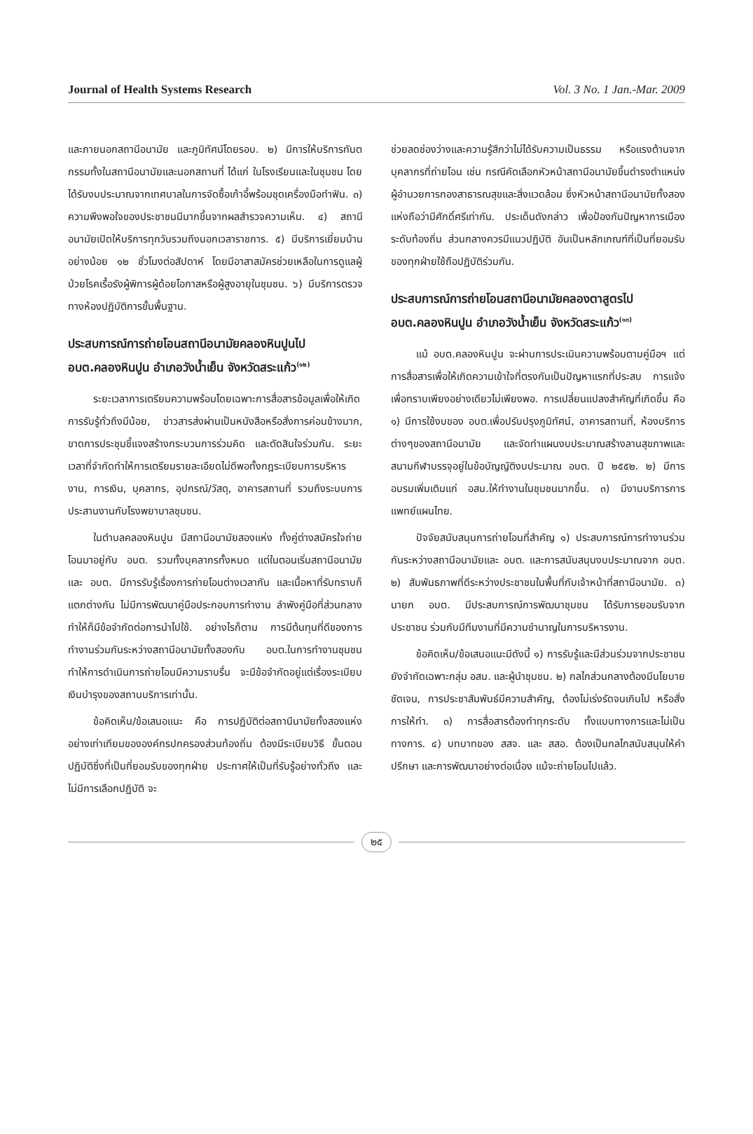Journal of Health Systems Research Vol. 3 No. 1 Jan.-Mar. 2009
และภายนอกสถานีอนามัย และภูมิทัศน์โดยรอบ. ๒) มีการให้บริการทันตกรรมทั้งในสถานีอนามัยและนอกสถานที่ ได้แก่ ในโรงเรียนและในชุมชน โดยได้รับงบประมาณจากเทศบาลในการจัดซื้อเก้าอี้พร้อมชุดเครื่องมือทำฟัน. ๓) ความพึงพอใจของประชาชนมีมากขึ้นจากผลสำรวจความเห็น. ๔) สถานีอนามัยเปิดให้บริการทุกวันรวมถึงนอกเวลาราชการ. ๕) มีบริการเยี่ยมบ้านอย่างน้อย ๑๒ ชั่วโมงต่อสัปดาห์ โดยมีอาสาสมัครช่วยเหลือในการดูแลผู้ป่วยโรคเรื้อรังผู้พิการผู้ด้อยโอกาสหรือผู้สูงอายุในชุมชน. ๖) มีบริการตรวจทางห้องปฏิบัติการขั้นพื้นฐาน.
ประสบการณ์การถ่ายโอนสถานีอนามัยคลองหินปูนไป อบต.คลองหินปูน อำเภอวังน้ำเย็น จังหวัดสระแก้ว<sup>(๑๒)</sup>
ระยะเวลาการเตรียมความพร้อมโดยเฉพาะการสื่อสารข้อมูลเพื่อให้เกิดการรับรู้ทั่วถึงมีน้อย, ข่าวสารส่งผ่านเป็นหนังสือหรือสั่งการค่อนข้างมาก, ขาดการประชุมชี้แจงสร้างกระบวนการร่วมคิด และตัดสินใจร่วมกัน. ระยะเวลาที่จำกัดทำให้การเตรียมรายละเอียดไม่ดีพอทั้งกฎระเบียบการบริหารงาน, การเงิน, บุคลากร, อุปกรณ์/วัสดุ, อาคารสถานที่ รวมถึงระบบการประสานงานกับโรงพยาบาลชุมชน.
ในตำบลคลองหินปูน มีสถานีอนามัยสองแห่ง ทั้งคู่ต่างสมัครใจถ่ายโอนมาอยู่กับ อบต. รวมทั้งบุคลากรทั้งหมด แต่ในตอนเริ่มสถานีอนามัย และ อบต. มีการรับรู้เรื่องการถ่ายโอนต่างเวลากัน และเนื้อหาที่รับทราบก็แตกต่างกัน ไม่มีการพัฒนาคู่มือประกอบการทำงาน ลำพังคู่มือที่ส่วนกลางทำให้ก็มีข้อจำกัดต่อการนำไปใช้. อย่างไรก็ตาม การมีต้นทุนที่ดีของการทำงานร่วมกันระหว่างสถานีอนามัยทั้งสองกับ อบต.ในการทำงานชุมชน ทำให้การดำเนินการถ่ายโอนมีความราบรื่น จะมีข้อจำกัดอยู่แต่เรื่องระเบียบเงินบำรุงของสถานบริการเท่านั้น.
ข้อคิดเห็น/ข้อเสนอแนะ คือ การปฏิบัติต่อสถานีนามัยทั้งสองแห่งอย่างเท่าเทียมขององค์กรปกครองส่วนท้องถิ่น ต้องมีระเบียบวิธี ขั้นตอนปฏิบัติซึ่งที่เป็นที่ยอมรับของทุกฝ่าย ประกาศให้เป็นที่รับรู้อย่างทั่วถึง และไม่มีการเลือกปฏิบัติ จะ
ช่วยลดช่องว่างและความรู้สึกว่าไม่ได้รับความเป็นธรรม หรือแรงต้านจากบุคลากรที่ถ่ายโอน เช่น กรณีคัดเลือกหัวหน้าสถานีอนามัยขึ้นดำรงตำแหน่งผู้อำนวยการกองสาธารณสุขและสิ่งแวดล้อม ซึ่งหัวหน้าสถานีอนามัยทั้งสองแห่งถือว่ามีศักดิ์ศรีเท่ากัน. ประเด็นดังกล่าว เพื่อป้องกันปัญหาการเมืองระดับท้องถิ่น ส่วนกลางควรมีแนวปฏิบัติ อันเป็นหลักเกณฑ์ที่เป็นที่ยอมรับของทุกฝ่ายใช้ถือปฏิบัติร่วมกัน.
ประสบการณ์การถ่ายโอนสถานีอนามัยคลองตาสูตรไป อบต.คลองหินปูน อำเภอวังน้ำเย็น จังหวัดสระแก้ว<sup>(๑๓)</sup>
แม้ อบต.คลองหินปูน จะผ่านการประเมินความพร้อมตามคู่มือฯ แต่การสื่อสารเพื่อให้เกิดความเข้าใจที่ตรงกันเป็นปัญหาแรกที่ประสบ การแจ้งเพื่อทราบเพียงอย่างเดียวไม่เพียงพอ. การเปลี่ยนแปลงสำคัญที่เกิดขึ้น คือ ๑) มีการใช้งบของ อบต.เพื่อปรับปรุงภูมิทัศน์, อาคารสถานที่, ห้องบริการต่างๆของสถานีอนามัย และจัดทำแผนงบประมาณสร้างลานสุขภาพและสนามกีฬาบรรจุอยู่ในข้อบัญญัติงบประมาณ อบต. ปี ๒๕๕๒. ๒) มีการอบรมเพิ่มเติมแก่ อสม.ให้ทำงานในชุมชนมากขึ้น. ๓) มีงานบริการการแพทย์แผนไทย.
ปัจจัยสนับสนุนการถ่ายโอนที่สำคัญ ๑) ประสบการณ์การทำงานร่วมกันระหว่างสถานีอนามัยและ อบต. และการสนับสนุนงบประมาณจาก อบต. ๒) สัมพันธภาพที่ดีระหว่างประชาชนในพื้นที่กับเจ้าหน้าที่สถานีอนามัย. ๓) นายก อบต. มีประสบการณ์การพัฒนาชุมชน ได้รับการยอมรับจากประชาชน ร่วมกับมีทีมงานที่มีความชำนาญในการบริหารงาน.
ข้อคิดเห็น/ข้อเสนอแนะมีดังนี้ ๑) การรับรู้และมีส่วนร่วมจากประชาชนยังจำกัดเฉพาะกลุ่ม อสม. และผู้นำชุมชน. ๒) กลไกส่วนกลางต้องมีนโยบายชัดเจน, การประชาสัมพันธ์มีความสำคัญ, ต้องไม่เร่งรัดจนเกินไป หรือสั่งการให้ทำ. ๓) การสื่อสารต้องทำทุกระดับ ทั้งแบบทางการและไม่เป็นทางการ. ๔) บทบาทของ สสจ. และ สสอ. ต้องเป็นกลไกสนับสนุนให้คำปรึกษา และการพัฒนาอย่างต่อเนื่อง แม้จะถ่ายโอนไปแล้ว.
๒๕